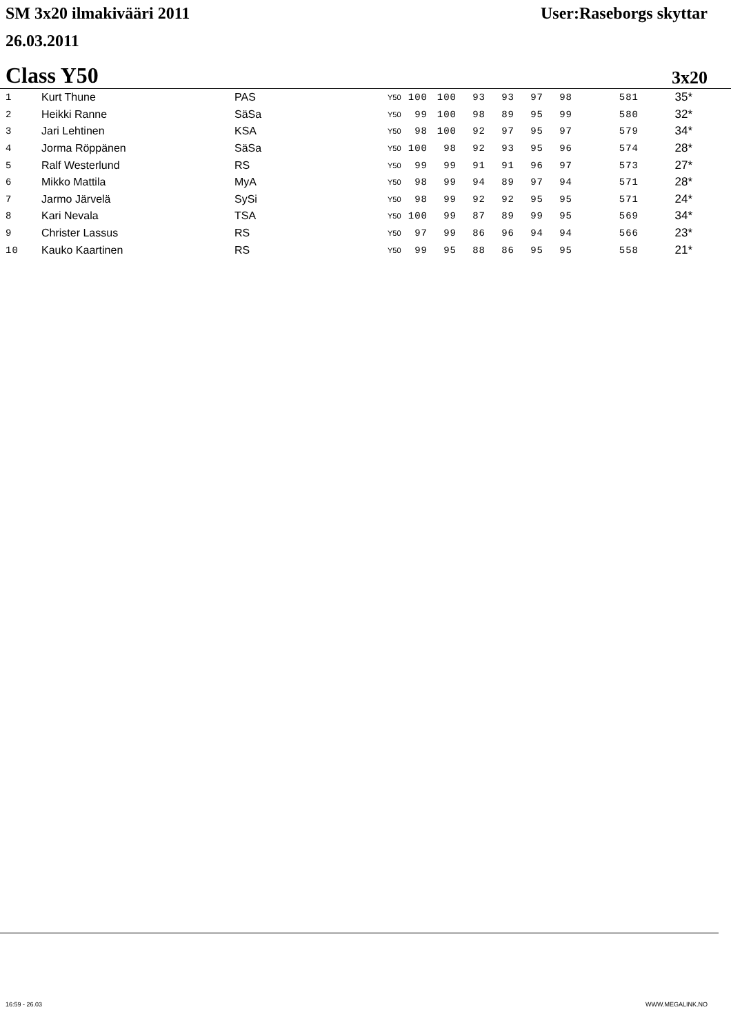SM 3x20 ilmakivääri 2011 User:Raseborgs skyttar
26.03.2011
Class Y50 3x20
| 1 | Kurt Thune | PAS | Y50 | 100 | 100 | 93 | 93 | 97 | 98 | 581 | 35* |
| 2 | Heikki Ranne | SäSa | Y50 | 99 | 100 | 98 | 89 | 95 | 99 | 580 | 32* |
| 3 | Jari Lehtinen | KSA | Y50 | 98 | 100 | 92 | 97 | 95 | 97 | 579 | 34* |
| 4 | Jorma Röppänen | SäSa | Y50 | 100 | 98 | 92 | 93 | 95 | 96 | 574 | 28* |
| 5 | Ralf Westerlund | RS | Y50 | 99 | 99 | 91 | 91 | 96 | 97 | 573 | 27* |
| 6 | Mikko Mattila | MyA | Y50 | 98 | 99 | 94 | 89 | 97 | 94 | 571 | 28* |
| 7 | Jarmo Järvelä | SySi | Y50 | 98 | 99 | 92 | 92 | 95 | 95 | 571 | 24* |
| 8 | Kari Nevala | TSA | Y50 | 100 | 99 | 87 | 89 | 99 | 95 | 569 | 34* |
| 9 | Christer Lassus | RS | Y50 | 97 | 99 | 86 | 96 | 94 | 94 | 566 | 23* |
| 10 | Kauko Kaartinen | RS | Y50 | 99 | 95 | 88 | 86 | 95 | 95 | 558 | 21* |
16:59 - 26.03 WWW.MEGALINK.NO